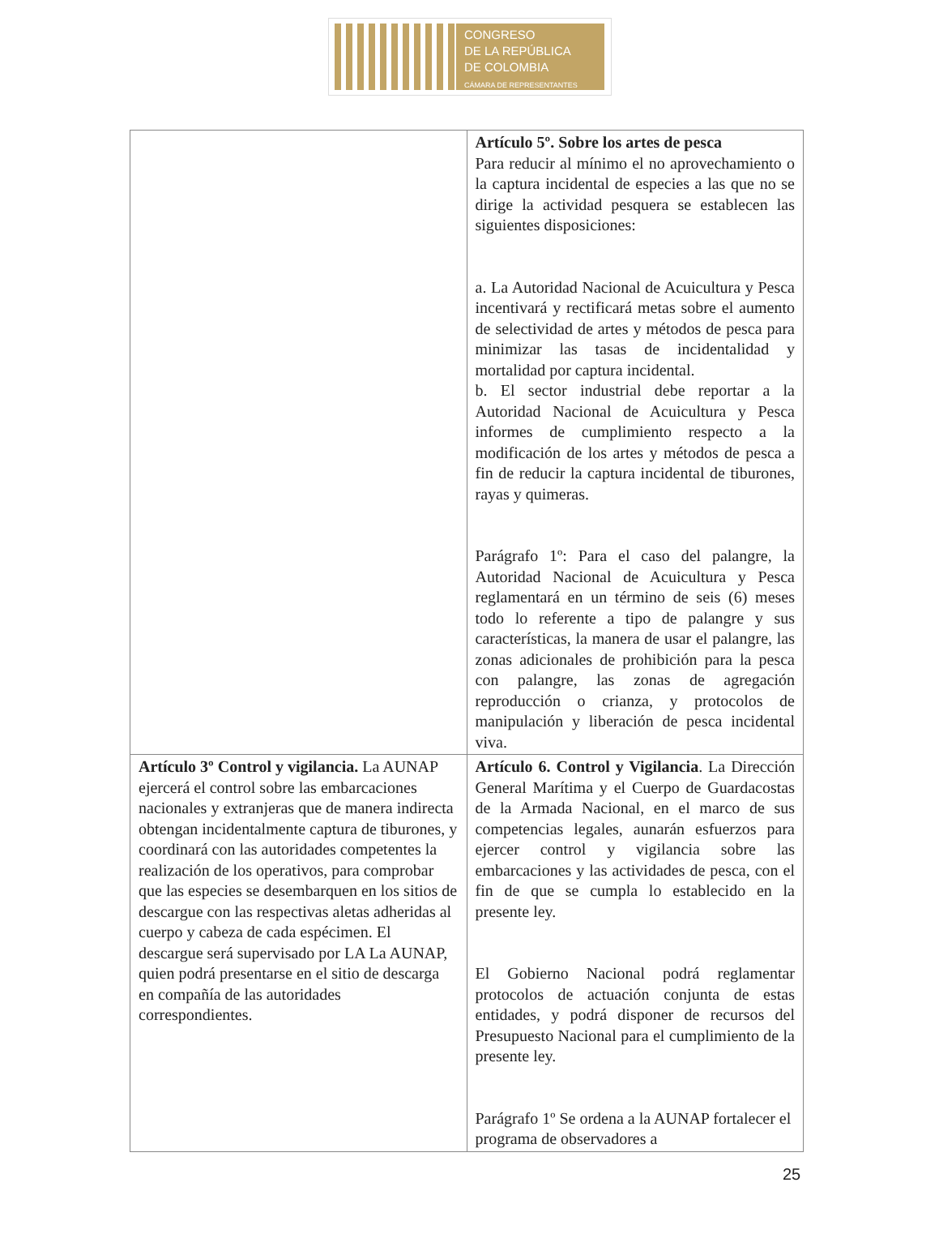CONGRESO
DE LA REPÚBLICA
DE COLOMBIA
CÁMARA DE REPRESENTANTES
| | Artículo 5º. Sobre los artes de pesca Para reducir al mínimo el no aprovechamiento o la captura incidental de especies a las que no se dirige la actividad pesquera se establecen las siguientes disposiciones: a. La Autoridad Nacional de Acuicultura y Pesca incentivará y rectificará metas sobre el aumento de selectividad de artes y métodos de pesca para minimizar las tasas de incidentalidad y mortalidad por captura incidental. b. El sector industrial debe reportar a la Autoridad Nacional de Acuicultura y Pesca informes de cumplimiento respecto a la modificación de los artes y métodos de pesca a fin de reducir la captura incidental de tiburones, rayas y quimeras. Parágrafo 1º: Para el caso del palangre, la Autoridad Nacional de Acuicultura y Pesca reglamentará en un término de seis (6) meses todo lo referente a tipo de palangre y sus características, la manera de usar el palangre, las zonas adicionales de prohibición para la pesca con palangre, las zonas de agregación reproducción o crianza, y protocolos de manipulación y liberación de pesca incidental viva. |
| Artículo 3º Control y vigilancia. La AUNAP ejercerá el control sobre las embarcaciones nacionales y extranjeras que de manera indirecta obtengan incidentalmente captura de tiburones, y coordinará con las autoridades competentes la realización de los operativos, para comprobar que las especies se desembarquen en los sitios de descargue con las respectivas aletas adheridas al cuerpo y cabeza de cada espécimen. El descargue será supervisado por LA La AUNAP, quien podrá presentarse en el sitio de descarga en compañía de las autoridades correspondientes. | Artículo 6. Control y Vigilancia . La Dirección General Marítima y el Cuerpo de Guardacostas de la Armada Nacional, en el marco de sus competencias legales, aunarán esfuerzos para ejercer control y vigilancia sobre las embarcaciones y las actividades de pesca, con el fin de que se cumpla lo establecido en la presente ley. El Gobierno Nacional podrá reglamentar protocolos de actuación conjunta de estas entidades, y podrá disponer de recursos del Presupuesto Nacional para el cumplimiento de la presente ley. Parágrafo 1º Se ordena a la AUNAP fortalecer el programa de observadores a |
25